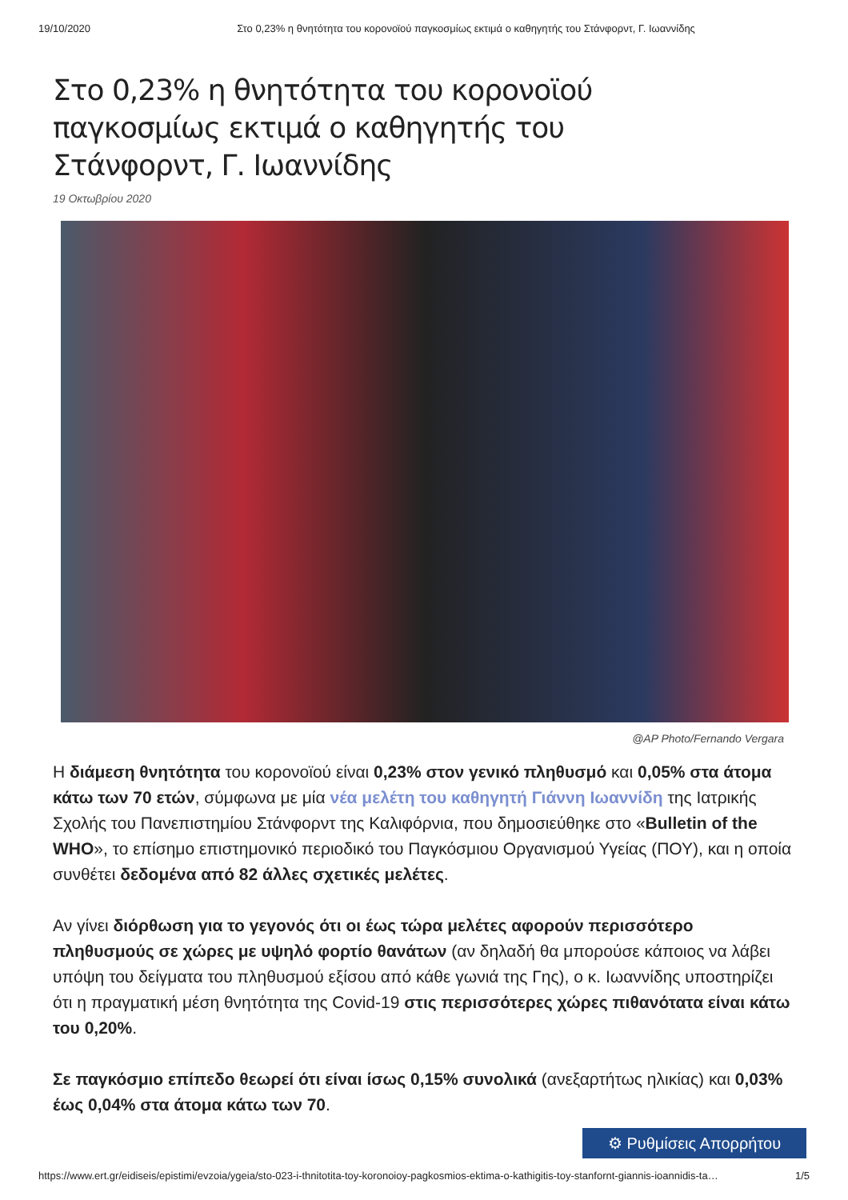19/10/2020 Στο 0,23% η θνητότητα του κορονοϊού παγκοσμίως εκτιμά ο καθηγητής του Στάνφορντ, Γ. Ιωαννίδης
Στο 0,23% η θνητότητα του κορονοϊού παγκοσμίως εκτιμά ο καθηγητής του Στάνφορντ, Γ. Ιωαννίδης
19 Οκτωβρίου 2020
@AP Photo/Fernando Vergara
Η διάμεση θνητότητα του κορονοϊού είναι 0,23% στον γενικό πληθυσμό και 0,05% στα άτομα κάτω των 70 ετών, σύμφωνα με μία νέα μελέτη του καθηγητή Γιάννη Ιωαννίδη της Ιατρικής Σχολής του Πανεπιστημίου Στάνφορντ της Καλιφόρνια, που δημοσιεύθηκε στο «Bulletin of the WHO», το επίσημο επιστημονικό περιοδικό του Παγκόσμιου Οργανισμού Υγείας (ΠΟΥ), και η οποία συνθέτει δεδομένα από 82 άλλες σχετικές μελέτες.
Αν γίνει διόρθωση για το γεγονός ότι οι έως τώρα μελέτες αφορούν περισσότερο πληθυσμούς σε χώρες με υψηλό φορτίο θανάτων (αν δηλαδή θα μπορούσε κάποιος να λάβει υπόψη του δείγματα του πληθυσμού εξίσου από κάθε γωνιά της Γης), ο κ. Ιωαννίδης υποστηρίζει ότι η πραγματική μέση θνητότητα της Covid-19 στις περισσότερες χώρες πιθανότατα είναι κάτω του 0,20%.
Σε παγκόσμιο επίπεδο θεωρεί ότι είναι ίσως 0,15% συνολικά (ανεξαρτήτως ηλικίας) και 0,03% έως 0,04% στα άτομα κάτω των 70.
⚙ Ρυθμίσεις Απορρήτου
https://www.ert.gr/eidiseis/epistimi/evzoia/ygeia/sto-023-i-thnitotita-toy-koronoioy-pagkosmios-ektima-o-kathigitis-toy-stanfornt-giannis-ioannidis-ta… 1/5